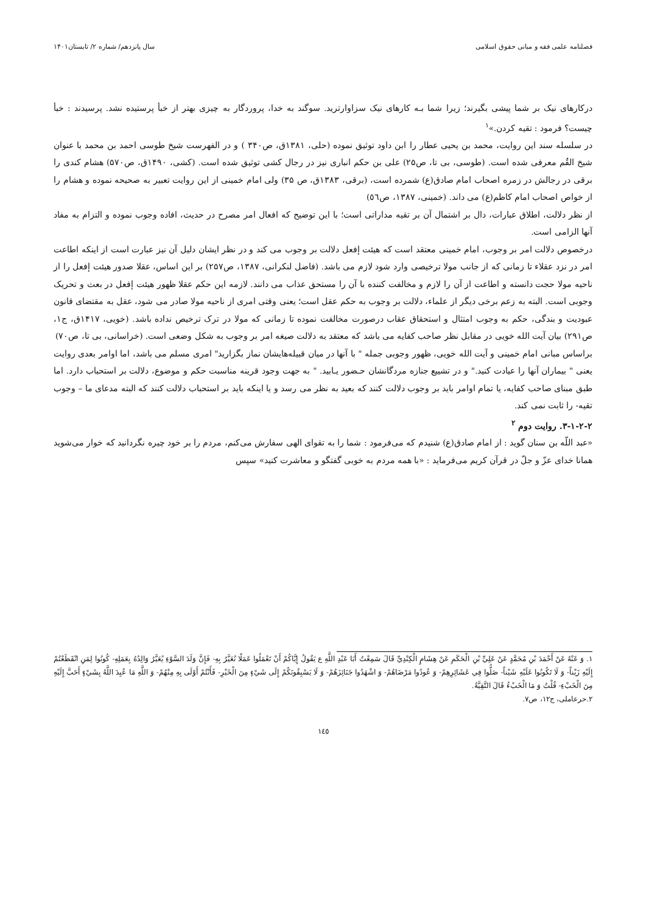فصلنامه علمی فقه و مبانی حقوق اسلامی سال پانزدهم/ شماره ۲/ تابستان۱۴۰۱
درکارهای نیک بر شما پیشی بگیرند؛ زیرا شما بـه کارهای نیک سزاوارترید. سوگند به خدا، پروردگار به چیزی بهتر از خبأ پرستیده نشد. پرسیدند : خبأ چیست؟ فرمود : تقیه کردن.»<sup>۱</sup>
در سلسله سند این روایت، محمد بن یحیی عطار را ابن داود توثیق نموده (حلی، ۱۳۸۱ق، ص۳۴۰ ) و در الفهرست شیخ طوسی احمد بن محمد با عنوان شیخ القُم معرفی شده است. (طوسی، بی تا، ص۲۵) علی بن حکم انباری نیز در رجال کشی توثیق شده است. (کشی، ۱۴۹۰ق، ص۵۷۰) هشام کندی را برقی در رجالش در زمره اصحاب امام صادق(ع) شمرده است، (برقی، ۱۳۸۳ق، ص ۳۵) ولی امام خمینی از این روایت تعبیر به صحیحه نموده و هشام را از خواص اصحاب امام کاظم(ع) می داند. (خمینی، ۱۳۸۷، ص٥٦)
از نظر دلالت، اطلاق عبارات، دال بر اشتمال آن بر تقیه مداراتی است؛ با این توضیح که افعال امر مصرح در حدیث، افاده وجوب نموده و التزام به مفاد آنها الزامی است.
درخصوص دلالت امر بر وجوب، امام خمینی معتقد است که هیئت إفعل دلالت بر وجوب می کند و در نظر ایشان دلیل آن نیز عبارت است از اینکه اطاعت امر در نزد عقلاء تا زمانی که از جانب مولا ترخیصی وارد شود لازم می باشد. (فاضل لنکرانی، ۱۳۸۷، ص۲۵۷) بر این اساس، عقلا صدور هیئت إفعل را از ناحیه مولا حجت دانسته و اطاعت از آن را لازم و مخالفت کننده با آن را مستحق عذاب می دانند. لازمه این حکم عقلا ظهور هیئت إفعل در بعث و تحریک وجوبی است. البته به زعم برخی دیگر از علماء، دلالت بر وجوب به حکم عقل است؛ یعنی وقتی امری از ناحیه مولا صادر می شود، عقل به مقتضای قانون عبودیت و بندگی، حکم به وجوب امتثال و استحقاق عقاب درصورت مخالفت نموده تا زمانی که مولا در ترک ترخیص نداده باشد. (خویی، ۱۴۱۷ق، ج۱، ص۲۹۱) بیان آیت الله خویی در مقابل نظر صاحب کفایه می باشد که معتقد به دلالت صیغه امر بر وجوب به شکل وضعی است. (خراسانی، بی تا، ص۷۰)
براساس مبانی امام خمینی و آیت الله خویی، ظهور وجوبی جمله " با آنها در میان قبیله‌هایشان نماز بگزارید" امری مسلم می باشد، اما اوامر بعدی روایت یعنی " بیماران آنها را عیادت کنید." و در تشییع جنازه مردگانشان حـضور یـابید. " به جهت وجود قرینه مناسبت حکم و موضوع، دلالت بر استحباب دارد. اما طبق مبنای صاحب کفایه، یا تمام اوامر باید بر وجوب دلالت کنند که بعید به نظر می رسد و یا اینکه باید بر استحباب دلالت کنند که البته مدعای ما – وجوب تقیه- را ثابت نمی کند.
۳-۱-۲-۲. روایت دوم <sup>۲</sup>
«عبد اللّه بن سنان گوید : از امام صادق(ع) شنیدم که می‌فرمود : شما را به تقوای الهی سفارش می‌کنم، مردم را بر خود چیره نگردانید که خوار می‌شوید همانا خدای عزّ و جلّ در قرآن کریم می‌فرماید : «با همه مردم به خوبی گفتگو و معاشرت کنید» سپس
۱. وَ عَنْهُ عَنْ أَحْمَدَ بْنِ مُحَمَّدٍ عَنْ عَلِيِّ بْنِ الْحَكَمِ عَنْ هِشَامٍ الْكِنْدِيِّ قَالَ سَمِعْتُ أَبَا عَبْدِ اللَّهِ ع يَقُولُ إِيَّاكُمْ أَنْ تَعْمَلُوا عَمَلًا نُعَيَّرُ بِهِ- فَإِنَّ وَلَدَ السَّوْءِ يُعَيَّرُ وَالِدُهُ بِعَمَلِهِ- كُونُوا لِمَنِ انْقَطَعْتُمْ إِلَيْهِ زَيْناً- وَ لَا تَكُونُوا عَلَيْهِ شَيْناً- صَلُّوا فِي عَشَائِرِهِمْ- وَ عُودُوا مَرْضَاهُمْ- وَ اشْهَدُوا جَنَائِزَهُمْ- وَ لَا يَسْبِقُونَكُمْ إِلَى شَيْءٍ مِنَ الْخَيْرِ- فَأَنْتُمْ أَوْلَى بِهِ مِنْهُمْ- وَ اللَّهِ مَا عُبِدَ اللَّهُ بِشَيْءٍ أَحَبَّ إِلَيْهِ مِنَ الْخَبْءِ- قُلْتُ وَ مَا الْخَبْءُ قَالَ التَّقِيَّةُ.
۲.حرعاملی، ج۱۲، ص۷.
۱٤٥